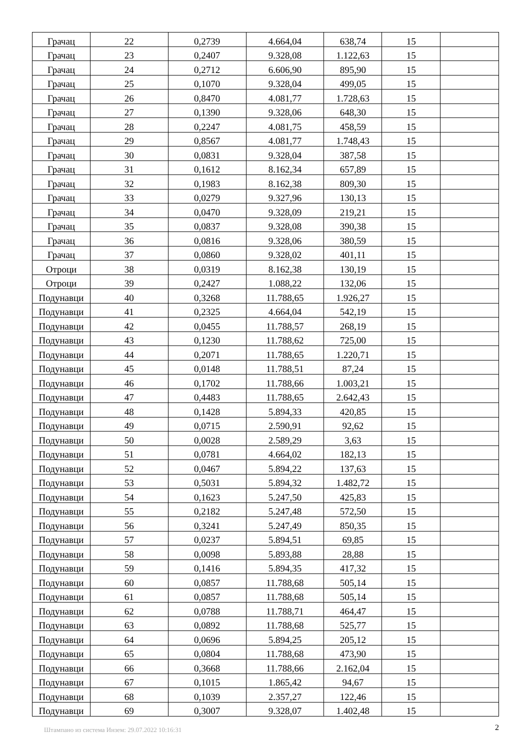| Грачац | 22 | 0,2739 | 4.664,04 | 638,74 | 15 | |
| Грачац | 23 | 0,2407 | 9.328,08 | 1.122,63 | 15 | |
| Грачац | 24 | 0,2712 | 6.606,90 | 895,90 | 15 | |
| Грачац | 25 | 0,1070 | 9.328,04 | 499,05 | 15 | |
| Грачац | 26 | 0,8470 | 4.081,77 | 1.728,63 | 15 | |
| Грачац | 27 | 0,1390 | 9.328,06 | 648,30 | 15 | |
| Грачац | 28 | 0,2247 | 4.081,75 | 458,59 | 15 | |
| Грачац | 29 | 0,8567 | 4.081,77 | 1.748,43 | 15 | |
| Грачац | 30 | 0,0831 | 9.328,04 | 387,58 | 15 | |
| Грачац | 31 | 0,1612 | 8.162,34 | 657,89 | 15 | |
| Грачац | 32 | 0,1983 | 8.162,38 | 809,30 | 15 | |
| Грачац | 33 | 0,0279 | 9.327,96 | 130,13 | 15 | |
| Грачац | 34 | 0,0470 | 9.328,09 | 219,21 | 15 | |
| Грачац | 35 | 0,0837 | 9.328,08 | 390,38 | 15 | |
| Грачац | 36 | 0,0816 | 9.328,06 | 380,59 | 15 | |
| Грачац | 37 | 0,0860 | 9.328,02 | 401,11 | 15 | |
| Отроци | 38 | 0,0319 | 8.162,38 | 130,19 | 15 | |
| Отроци | 39 | 0,2427 | 1.088,22 | 132,06 | 15 | |
| Подунавци | 40 | 0,3268 | 11.788,65 | 1.926,27 | 15 | |
| Подунавци | 41 | 0,2325 | 4.664,04 | 542,19 | 15 | |
| Подунавци | 42 | 0,0455 | 11.788,57 | 268,19 | 15 | |
| Подунавци | 43 | 0,1230 | 11.788,62 | 725,00 | 15 | |
| Подунавци | 44 | 0,2071 | 11.788,65 | 1.220,71 | 15 | |
| Подунавци | 45 | 0,0148 | 11.788,51 | 87,24 | 15 | |
| Подунавци | 46 | 0,1702 | 11.788,66 | 1.003,21 | 15 | |
| Подунавци | 47 | 0,4483 | 11.788,65 | 2.642,43 | 15 | |
| Подунавци | 48 | 0,1428 | 5.894,33 | 420,85 | 15 | |
| Подунавци | 49 | 0,0715 | 2.590,91 | 92,62 | 15 | |
| Подунавци | 50 | 0,0028 | 2.589,29 | 3,63 | 15 | |
| Подунавци | 51 | 0,0781 | 4.664,02 | 182,13 | 15 | |
| Подунавци | 52 | 0,0467 | 5.894,22 | 137,63 | 15 | |
| Подунавци | 53 | 0,5031 | 5.894,32 | 1.482,72 | 15 | |
| Подунавци | 54 | 0,1623 | 5.247,50 | 425,83 | 15 | |
| Подунавци | 55 | 0,2182 | 5.247,48 | 572,50 | 15 | |
| Подунавци | 56 | 0,3241 | 5.247,49 | 850,35 | 15 | |
| Подунавци | 57 | 0,0237 | 5.894,51 | 69,85 | 15 | |
| Подунавци | 58 | 0,0098 | 5.893,88 | 28,88 | 15 | |
| Подунавци | 59 | 0,1416 | 5.894,35 | 417,32 | 15 | |
| Подунавци | 60 | 0,0857 | 11.788,68 | 505,14 | 15 | |
| Подунавци | 61 | 0,0857 | 11.788,68 | 505,14 | 15 | |
| Подунавци | 62 | 0,0788 | 11.788,71 | 464,47 | 15 | |
| Подунавци | 63 | 0,0892 | 11.788,68 | 525,77 | 15 | |
| Подунавци | 64 | 0,0696 | 5.894,25 | 205,12 | 15 | |
| Подунавци | 65 | 0,0804 | 11.788,68 | 473,90 | 15 | |
| Подунавци | 66 | 0,3668 | 11.788,66 | 2.162,04 | 15 | |
| Подунавци | 67 | 0,1015 | 1.865,42 | 94,67 | 15 | |
| Подунавци | 68 | 0,1039 | 2.357,27 | 122,46 | 15 | |
| Подунавци | 69 | 0,3007 | 9.328,07 | 1.402,48 | 15 | |
Штампано из система Инзем: 29.07.2022 10:16:31
2